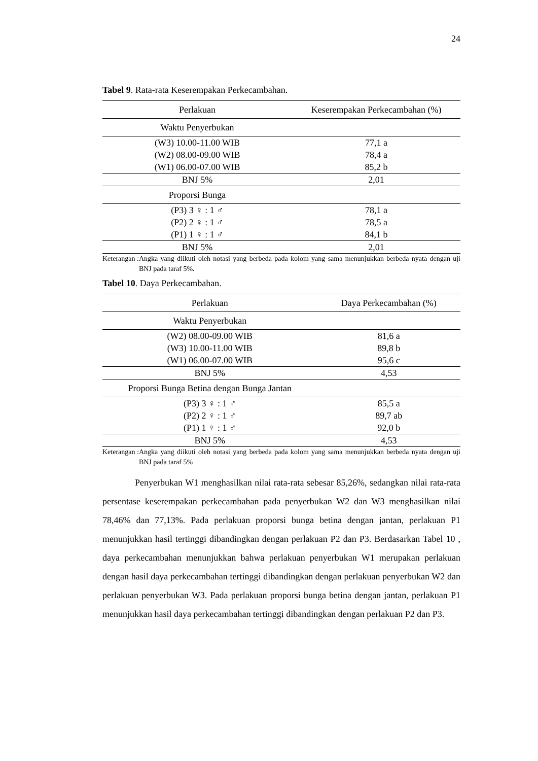24
Tabel 9. Rata-rata Keserempakan Perkecambahan.
| Perlakuan | Keserempakan Perkecambahan (%) |
| --- | --- |
| Waktu Penyerbukan | |
| (W3) 10.00-11.00 WIB | 77,1 a |
| (W2) 08.00-09.00 WIB | 78,4 a |
| (W1) 06.00-07.00 WIB | 85,2 b |
| BNJ 5% | 2,01 |
| Proporsi Bunga | |
| (P3) 3 ♀ : 1 ♂ | 78,1 a |
| (P2) 2 ♀ : 1 ♂ | 78,5 a |
| (P1) 1 ♀ : 1 ♂ | 84,1 b |
| BNJ 5% | 2,01 |
Keterangan : Angka yang diikuti oleh notasi yang berbeda pada kolom yang sama menunjukkan berbeda nyata dengan uji BNJ pada taraf 5%.
Tabel 10. Daya Perkecambahan.
| Perlakuan | Daya Perkecambahan (%) |
| --- | --- |
| Waktu Penyerbukan | |
| (W2) 08.00-09.00 WIB | 81,6 a |
| (W3) 10.00-11.00 WIB | 89,8 b |
| (W1) 06.00-07.00 WIB | 95,6 c |
| BNJ 5% | 4,53 |
| Proporsi Bunga Betina dengan Bunga Jantan | |
| (P3) 3 ♀ : 1 ♂ | 85,5 a |
| (P2) 2 ♀ : 1 ♂ | 89,7 ab |
| (P1) 1 ♀ : 1 ♂ | 92,0 b |
| BNJ 5% | 4,53 |
Keterangan : Angka yang diikuti oleh notasi yang berbeda pada kolom yang sama menunjukkan berbeda nyata dengan uji BNJ pada taraf 5%
Penyerbukan W1 menghasilkan nilai rata-rata sebesar 85,26%, sedangkan nilai rata-rata persentase keserempakan perkecambahan pada penyerbukan W2 dan W3 menghasilkan nilai 78,46% dan 77,13%. Pada perlakuan proporsi bunga betina dengan jantan, perlakuan P1 menunjukkan hasil tertinggi dibandingkan dengan perlakuan P2 dan P3. Berdasarkan Tabel 10 , daya perkecambahan menunjukkan bahwa perlakuan penyerbukan W1 merupakan perlakuan dengan hasil daya perkecambahan tertinggi dibandingkan dengan perlakuan penyerbukan W2 dan perlakuan penyerbukan W3. Pada perlakuan proporsi bunga betina dengan jantan, perlakuan P1 menunjukkan hasil daya perkecambahan tertinggi dibandingkan dengan perlakuan P2 dan P3.